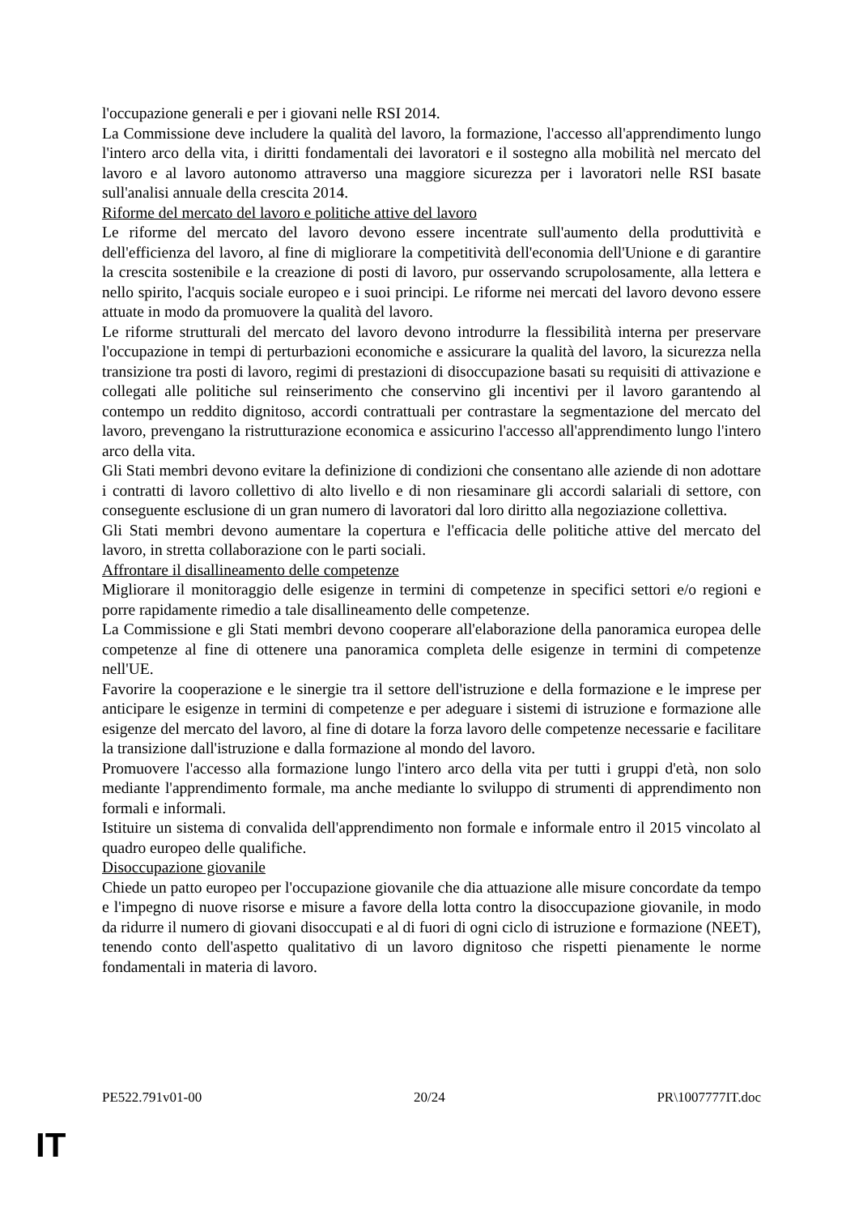l'occupazione generali e per i giovani nelle RSI 2014.
La Commissione deve includere la qualità del lavoro, la formazione, l'accesso all'apprendimento lungo l'intero arco della vita, i diritti fondamentali dei lavoratori e il sostegno alla mobilità nel mercato del lavoro e al lavoro autonomo attraverso una maggiore sicurezza per i lavoratori nelle RSI basate sull'analisi annuale della crescita 2014.
Riforme del mercato del lavoro e politiche attive del lavoro
Le riforme del mercato del lavoro devono essere incentrate sull'aumento della produttività e dell'efficienza del lavoro, al fine di migliorare la competitività dell'economia dell'Unione e di garantire la crescita sostenibile e la creazione di posti di lavoro, pur osservando scrupolosamente, alla lettera e nello spirito, l'acquis sociale europeo e i suoi principi. Le riforme nei mercati del lavoro devono essere attuate in modo da promuovere la qualità del lavoro.
Le riforme strutturali del mercato del lavoro devono introdurre la flessibilità interna per preservare l'occupazione in tempi di perturbazioni economiche e assicurare la qualità del lavoro, la sicurezza nella transizione tra posti di lavoro, regimi di prestazioni di disoccupazione basati su requisiti di attivazione e collegati alle politiche sul reinserimento che conservino gli incentivi per il lavoro garantendo al contempo un reddito dignitoso, accordi contrattuali per contrastare la segmentazione del mercato del lavoro, prevengano la ristrutturazione economica e assicurino l'accesso all'apprendimento lungo l'intero arco della vita.
Gli Stati membri devono evitare la definizione di condizioni che consentano alle aziende di non adottare i contratti di lavoro collettivo di alto livello e di non riesaminare gli accordi salariali di settore, con conseguente esclusione di un gran numero di lavoratori dal loro diritto alla negoziazione collettiva.
Gli Stati membri devono aumentare la copertura e l'efficacia delle politiche attive del mercato del lavoro, in stretta collaborazione con le parti sociali.
Affrontare il disallineamento delle competenze
Migliorare il monitoraggio delle esigenze in termini di competenze in specifici settori e/o regioni e porre rapidamente rimedio a tale disallineamento delle competenze.
La Commissione e gli Stati membri devono cooperare all'elaborazione della panoramica europea delle competenze al fine di ottenere una panoramica completa delle esigenze in termini di competenze nell'UE.
Favorire la cooperazione e le sinergie tra il settore dell'istruzione e della formazione e le imprese per anticipare le esigenze in termini di competenze e per adeguare i sistemi di istruzione e formazione alle esigenze del mercato del lavoro, al fine di dotare la forza lavoro delle competenze necessarie e facilitare la transizione dall'istruzione e dalla formazione al mondo del lavoro.
Promuovere l'accesso alla formazione lungo l'intero arco della vita per tutti i gruppi d'età, non solo mediante l'apprendimento formale, ma anche mediante lo sviluppo di strumenti di apprendimento non formali e informali.
Istituire un sistema di convalida dell'apprendimento non formale e informale entro il 2015 vincolato al quadro europeo delle qualifiche.
Disoccupazione giovanile
Chiede un patto europeo per l'occupazione giovanile che dia attuazione alle misure concordate da tempo e l'impegno di nuove risorse e misure a favore della lotta contro la disoccupazione giovanile, in modo da ridurre il numero di giovani disoccupati e al di fuori di ogni ciclo di istruzione e formazione (NEET), tenendo conto dell'aspetto qualitativo di un lavoro dignitoso che rispetti pienamente le norme fondamentali in materia di lavoro.
PE522.791v01-00 20/24 PR\1007777IT.doc
IT